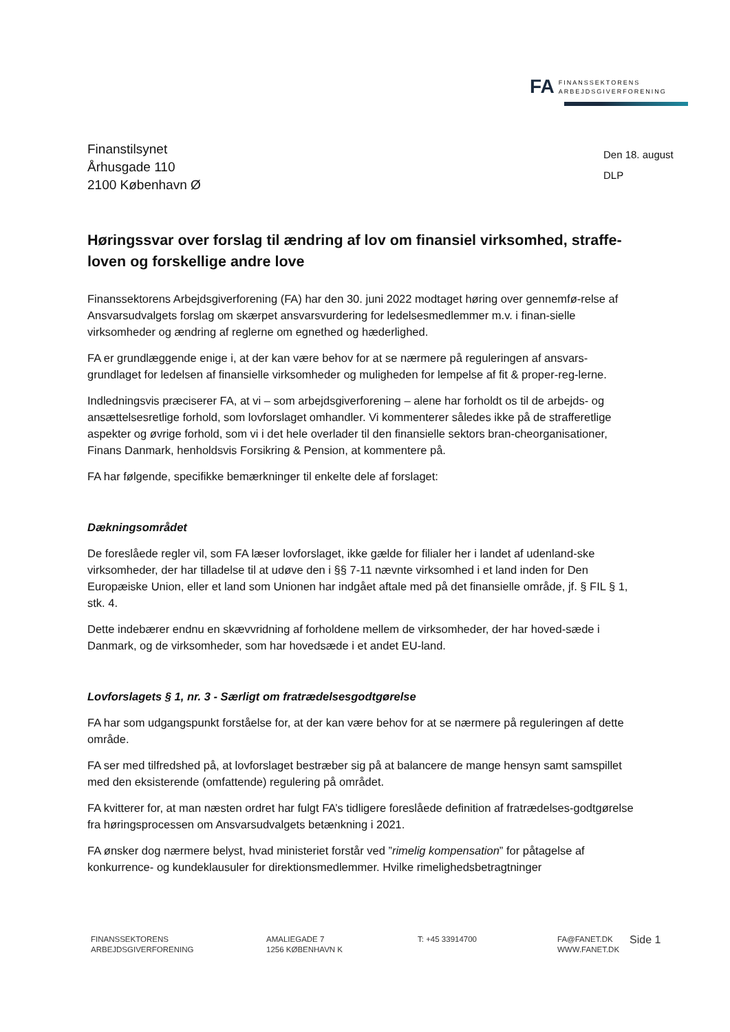FA
FINANSSEKTORENS
ARBEJDSGIVERFORENING
Finanstilsynet
Århusgade 110
2100 København Ø
Den 18. august
DLP
Høringssvar over forslag til ændring af lov om finansiel virksomhed, straffe-loven og forskellige andre love
Finanssektorens Arbejdsgiverforening (FA) har den 30. juni 2022 modtaget høring over gennemfø-relse af Ansvarsudvalgets forslag om skærpet ansvarsvurdering for ledelsesmedlemmer m.v. i finan-sielle virksomheder og ændring af reglerne om egnethed og hæderlighed.
FA er grundlæggende enige i, at der kan være behov for at se nærmere på reguleringen af ansvars-grundlaget for ledelsen af finansielle virksomheder og muligheden for lempelse af fit & proper-reg-lerne.
Indledningsvis præciserer FA, at vi – som arbejdsgiverforening – alene har forholdt os til de arbejds- og ansættelsesretlige forhold, som lovforslaget omhandler. Vi kommenterer således ikke på de strafferetlige aspekter og øvrige forhold, som vi i det hele overlader til den finansielle sektors bran-cheorganisationer, Finans Danmark, henholdsvis Forsikring & Pension, at kommentere på.
FA har følgende, specifikke bemærkninger til enkelte dele af forslaget:
Dækningsområdet
De foreslåede regler vil, som FA læser lovforslaget, ikke gælde for filialer her i landet af udenland-ske virksomheder, der har tilladelse til at udøve den i §§ 7-11 nævnte virksomhed i et land inden for Den Europæiske Union, eller et land som Unionen har indgået aftale med på det finansielle område, jf. § FIL § 1, stk. 4.
Dette indebærer endnu en skævvridning af forholdene mellem de virksomheder, der har hoved-sæde i Danmark, og de virksomheder, som har hovedsæde i et andet EU-land.
Lovforslagets § 1, nr. 3 - Særligt om fratrædelsesgodtgørelse
FA har som udgangspunkt forståelse for, at der kan være behov for at se nærmere på reguleringen af dette område.
FA ser med tilfredshed på, at lovforslaget bestræber sig på at balancere de mange hensyn samt samspillet med den eksisterende (omfattende) regulering på området.
FA kvitterer for, at man næsten ordret har fulgt FA’s tidligere foreslåede definition af fratrædelses-godtgørelse fra høringsprocessen om Ansvarsudvalgets betænkning i 2021.
FA ønsker dog nærmere belyst, hvad ministeriet forstår ved ”rimelig kompensation” for påtagelse af konkurrence- og kundeklausuler for direktionsmedlemmer. Hvilke rimelighedsbetragtninger
FINANSSEKTORENS
ARBEJDSGIVERFORENING
AMALIEGADE 7
1256 KØBENHAVN K
T: +45 33914700 FA@FANET.DK
WWW.FANET.DK
Side 1